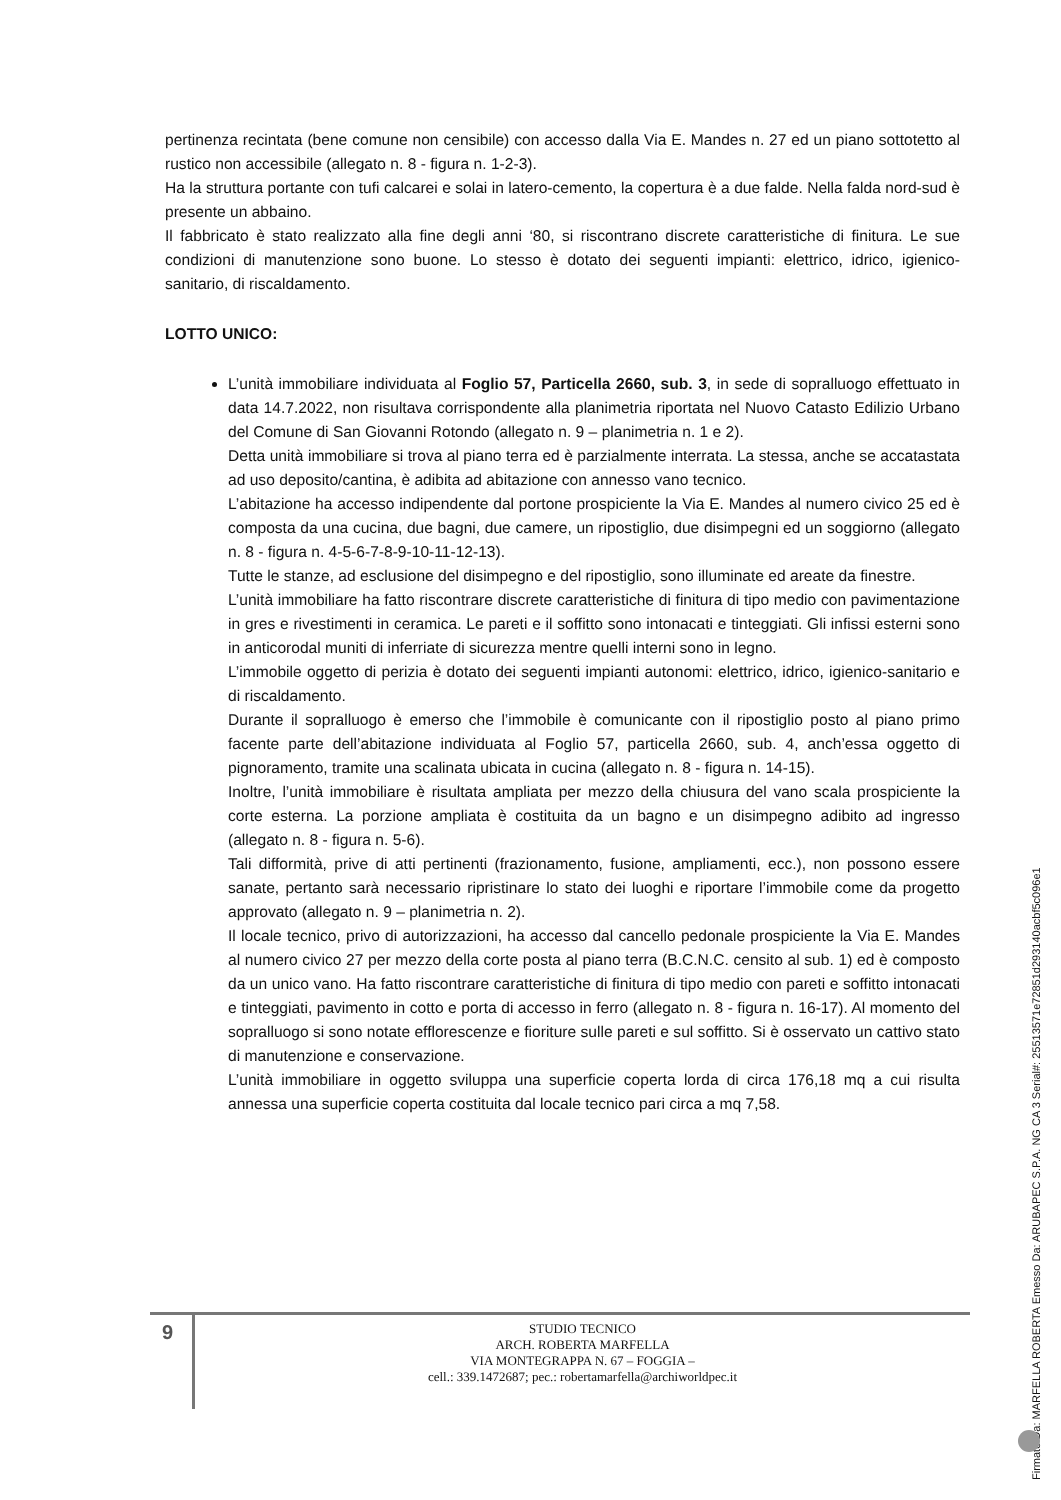pertinenza recintata (bene comune non censibile) con accesso dalla Via E. Mandes n. 27 ed un piano sottotetto al rustico non accessibile (allegato n. 8 - figura n. 1-2-3).
Ha la struttura portante con tufi calcarei e solai in latero-cemento, la copertura è a due falde. Nella falda nord-sud è presente un abbaino.
Il fabbricato è stato realizzato alla fine degli anni ‘80, si riscontrano discrete caratteristiche di finitura. Le sue condizioni di manutenzione sono buone. Lo stesso è dotato dei seguenti impianti: elettrico, idrico, igienico-sanitario, di riscaldamento.
LOTTO UNICO:
L’unità immobiliare individuata al Foglio 57, Particella 2660, sub. 3, in sede di sopralluogo effettuato in data 14.7.2022, non risultava corrispondente alla planimetria riportata nel Nuovo Catasto Edilizio Urbano del Comune di San Giovanni Rotondo (allegato n. 9 – planimetria n. 1 e 2).
Detta unità immobiliare si trova al piano terra ed è parzialmente interrata. La stessa, anche se accatastata ad uso deposito/cantina, è adibita ad abitazione con annesso vano tecnico.
L’abitazione ha accesso indipendente dal portone prospiciente la Via E. Mandes al numero civico 25 ed è composta da una cucina, due bagni, due camere, un ripostiglio, due disimpegni ed un soggiorno (allegato n. 8 - figura n. 4-5-6-7-8-9-10-11-12-13).
Tutte le stanze, ad esclusione del disimpegno e del ripostiglio, sono illuminate ed areate da finestre.
L’unità immobiliare ha fatto riscontrare discrete caratteristiche di finitura di tipo medio con pavimentazione in gres e rivestimenti in ceramica. Le pareti e il soffitto sono intonacati e tinteggiati. Gli infissi esterni sono in anticorodal muniti di inferriate di sicurezza mentre quelli interni sono in legno.
L’immobile oggetto di perizia è dotato dei seguenti impianti autonomi: elettrico, idrico, igienico-sanitario e di riscaldamento.
Durante il sopralluogo è emerso che l’immobile è comunicante con il ripostiglio posto al piano primo facente parte dell’abitazione individuata al Foglio 57, particella 2660, sub. 4, anch’essa oggetto di pignoramento, tramite una scalinata ubicata in cucina (allegato n. 8 - figura n. 14-15).
Inoltre, l’unità immobiliare è risultata ampliata per mezzo della chiusura del vano scala prospiciente la corte esterna. La porzione ampliata è costituita da un bagno e un disimpegno adibito ad ingresso (allegato n. 8 - figura n. 5-6).
Tali difformità, prive di atti pertinenti (frazionamento, fusione, ampliamenti, ecc.), non possono essere sanate, pertanto sarà necessario ripristinare lo stato dei luoghi e riportare l’immobile come da progetto approvato (allegato n. 9 – planimetria n. 2).
Il locale tecnico, privo di autorizzazioni, ha accesso dal cancello pedonale prospiciente la Via E. Mandes al numero civico 27 per mezzo della corte posta al piano terra (B.C.N.C. censito al sub. 1) ed è composto da un unico vano. Ha fatto riscontrare caratteristiche di finitura di tipo medio con pareti e soffitto intonacati e tinteggiati, pavimento in cotto e porta di accesso in ferro (allegato n. 8 - figura n. 16-17). Al momento del sopralluogo si sono notate efflorescenze e fioriture sulle pareti e sul soffitto. Si è osservato un cattivo stato di manutenzione e conservazione.
L’unità immobiliare in oggetto sviluppa una superficie coperta lorda di circa 176,18 mq a cui risulta annessa una superficie coperta costituita dal locale tecnico pari circa a mq 7,58.
9
STUDIO TECNICO
ARCH. ROBERTA MARFELLA
VIA MONTEGRAPPA N. 67 – FOGGIA –
cell.: 339.1472687; pec.: robertamarfella@archiworldpec.it
Firmato Da: MARFELLA ROBERTA Emesso Da: ARUBAPEC S.P.A. NG CA 3 Serial#: 25513571e72851d293140acbf5c096e1